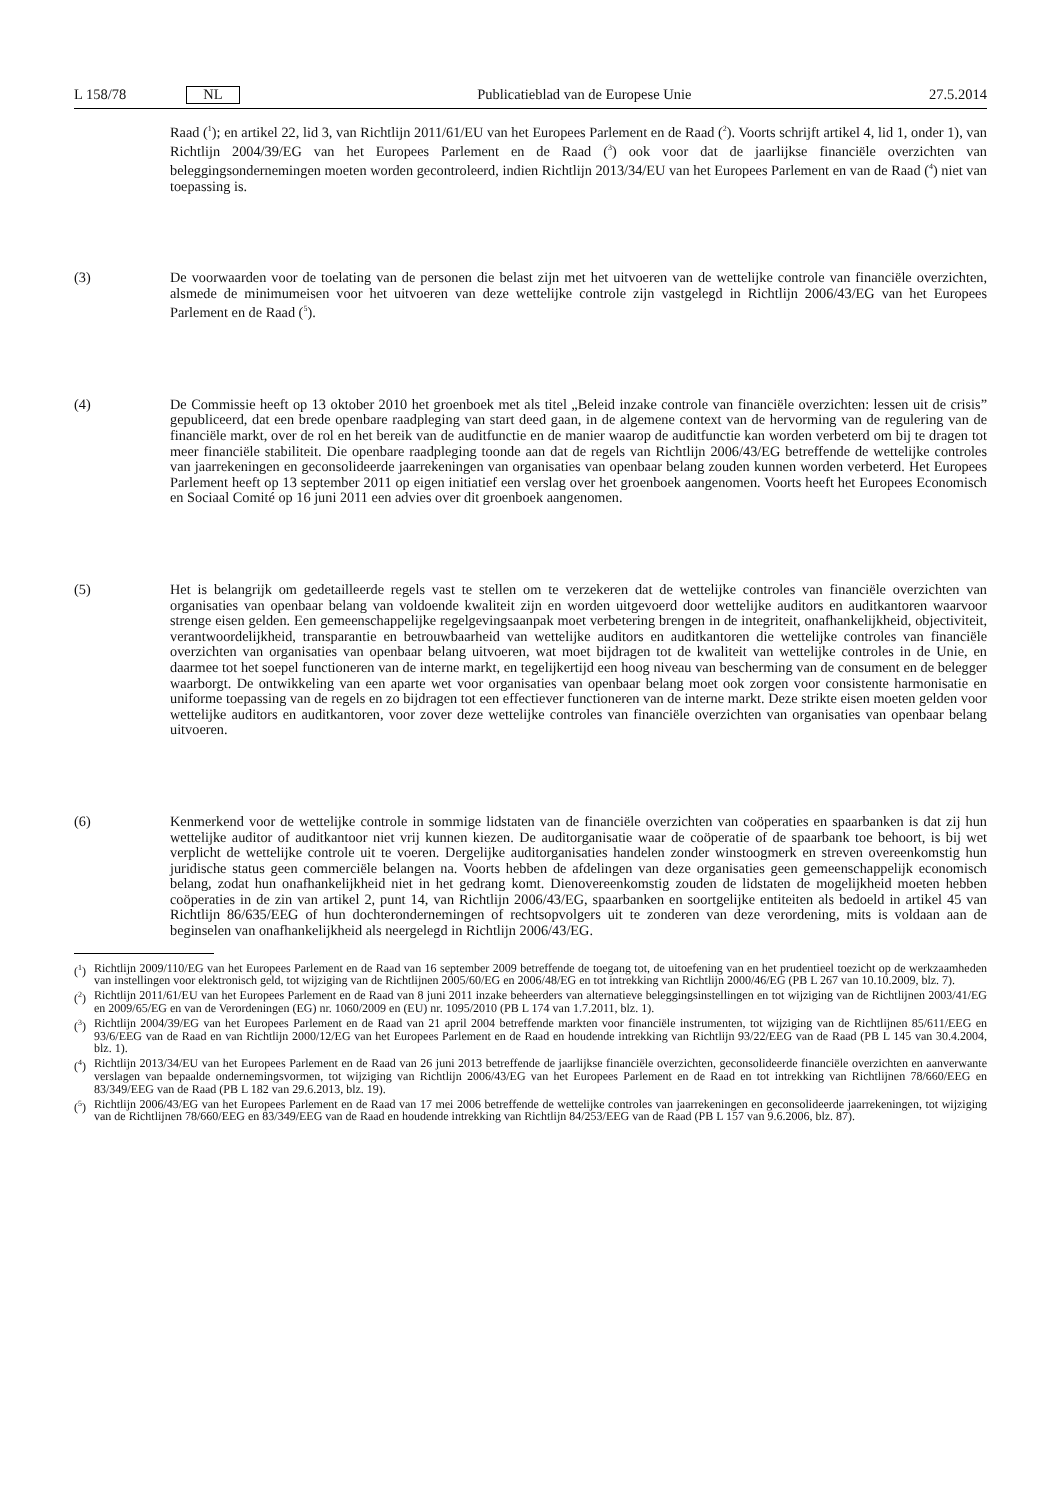L 158/78 NL
Publicatieblad van de Europese Unie 27.5.2014
Raad (<sup>1</sup>); en artikel 22, lid 3, van Richtlijn 2011/61/EU van het Europees Parlement en de Raad (<sup>2</sup>). Voorts schrijft artikel 4, lid 1, onder 1), van Richtlijn 2004/39/EG van het Europees Parlement en de Raad (<sup>3</sup>) ook voor dat de jaarlijkse financiële overzichten van beleggingsondernemingen moeten worden gecontroleerd, indien Richtlijn 2013/34/EU van het Europees Parlement en van de Raad (<sup>4</sup>) niet van toepassing is.
(3) De voorwaarden voor de toelating van de personen die belast zijn met het uitvoeren van de wettelijke controle van financiële overzichten, alsmede de minimumeisen voor het uitvoeren van deze wettelijke controle zijn vastgelegd in Richtlijn 2006/43/EG van het Europees Parlement en de Raad (<sup>5</sup>).
(4) De Commissie heeft op 13 oktober 2010 het groenboek met als titel „Beleid inzake controle van financiële overzichten: lessen uit de crisis” gepubliceerd, dat een brede openbare raadpleging van start deed gaan, in de algemene context van de hervorming van de regulering van de financiële markt, over de rol en het bereik van de auditfunctie en de manier waarop de auditfunctie kan worden verbeterd om bij te dragen tot meer financiële stabiliteit. Die openbare raadpleging toonde aan dat de regels van Richtlijn 2006/43/EG betreffende de wettelijke controles van jaarrekeningen en geconsolideerde jaarrekeningen van organisaties van openbaar belang zouden kunnen worden verbeterd. Het Europees Parlement heeft op 13 september 2011 op eigen initiatief een verslag over het groenboek aangenomen. Voorts heeft het Europees Economisch en Sociaal Comité op 16 juni 2011 een advies over dit groenboek aangenomen.
(5) Het is belangrijk om gedetailleerde regels vast te stellen om te verzekeren dat de wettelijke controles van financiële overzichten van organisaties van openbaar belang van voldoende kwaliteit zijn en worden uitgevoerd door wettelijke auditors en auditkantoren waarvoor strenge eisen gelden. Een gemeenschappelijke regelgevingsaanpak moet verbetering brengen in de integriteit, onafhankelijkheid, objectiviteit, verantwoordelijkheid, transparantie en betrouwbaarheid van wettelijke auditors en auditkantoren die wettelijke controles van financiële overzichten van organisaties van openbaar belang uitvoeren, wat moet bijdragen tot de kwaliteit van wettelijke controles in de Unie, en daarmee tot het soepel functioneren van de interne markt, en tegelijkertijd een hoog niveau van bescherming van de consument en de belegger waarborgt. De ontwikkeling van een aparte wet voor organisaties van openbaar belang moet ook zorgen voor consistente harmonisatie en uniforme toepassing van de regels en zo bijdragen tot een effectiever functioneren van de interne markt. Deze strikte eisen moeten gelden voor wettelijke auditors en auditkantoren, voor zover deze wettelijke controles van financiële overzichten van organisaties van openbaar belang uitvoeren.
(6) Kenmerkend voor de wettelijke controle in sommige lidstaten van de financiële overzichten van coöperaties en spaarbanken is dat zij hun wettelijke auditor of auditkantoor niet vrij kunnen kiezen. De auditorganisatie waar de coöperatie of de spaarbank toe behoort, is bij wet verplicht de wettelijke controle uit te voeren. Dergelijke auditorganisaties handelen zonder winstoogmerk en streven overeenkomstig hun juridische status geen commerciële belangen na. Voorts hebben de afdelingen van deze organisaties geen gemeenschappelijk economisch belang, zodat hun onafhankelijkheid niet in het gedrang komt. Dienovereenkomstig zouden de lidstaten de mogelijkheid moeten hebben coöperaties in de zin van artikel 2, punt 14, van Richtlijn 2006/43/EG, spaarbanken en soortgelijke entiteiten als bedoeld in artikel 45 van Richtlijn 86/635/EEG of hun dochterondernemingen of rechtsopvolgers uit te zonderen van deze verordening, mits is voldaan aan de beginselen van onafhankelijkheid als neergelegd in Richtlijn 2006/43/EG.
(<sup>1</sup>)
Richtlijn 2009/110/EG van het Europees Parlement en de Raad van 16 september 2009 betreffende de toegang tot, de uitoefening van en het prudentieel toezicht op de werkzaamheden van instellingen voor elektronisch geld, tot wijziging van de Richtlijnen 2005/60/EG en 2006/48/EG en tot intrekking van Richtlijn 2000/46/EG (PB L 267 van 10.10.2009, blz. 7).
(<sup>2</sup>)
Richtlijn 2011/61/EU van het Europees Parlement en de Raad van 8 juni 2011 inzake beheerders van alternatieve beleggingsinstellingen en tot wijziging van de Richtlijnen 2003/41/EG en 2009/65/EG en van de Verordeningen (EG) nr. 1060/2009 en (EU) nr. 1095/2010 (PB L 174 van 1.7.2011, blz. 1).
(<sup>3</sup>)
Richtlijn 2004/39/EG van het Europees Parlement en de Raad van 21 april 2004 betreffende markten voor financiële instrumenten, tot wijziging van de Richtlijnen 85/611/EEG en 93/6/EEG van de Raad en van Richtlijn 2000/12/EG van het Europees Parlement en de Raad en houdende intrekking van Richtlijn 93/22/EEG van de Raad (PB L 145 van 30.4.2004, blz. 1).
(<sup>4</sup>)
Richtlijn 2013/34/EU van het Europees Parlement en de Raad van 26 juni 2013 betreffende de jaarlijkse financiële overzichten, geconsolideerde financiële overzichten en aanverwante verslagen van bepaalde ondernemingsvormen, tot wijziging van Richtlijn 2006/43/EG van het Europees Parlement en de Raad en tot intrekking van Richtlijnen 78/660/EEG en 83/349/EEG van de Raad (PB L 182 van 29.6.2013, blz. 19).
(<sup>5</sup>)
Richtlijn 2006/43/EG van het Europees Parlement en de Raad van 17 mei 2006 betreffende de wettelijke controles van jaarrekeningen en geconsolideerde jaarrekeningen, tot wijziging van de Richtlijnen 78/660/EEG en 83/349/EEG van de Raad en houdende intrekking van Richtlijn 84/253/EEG van de Raad (PB L 157 van 9.6.2006, blz. 87).